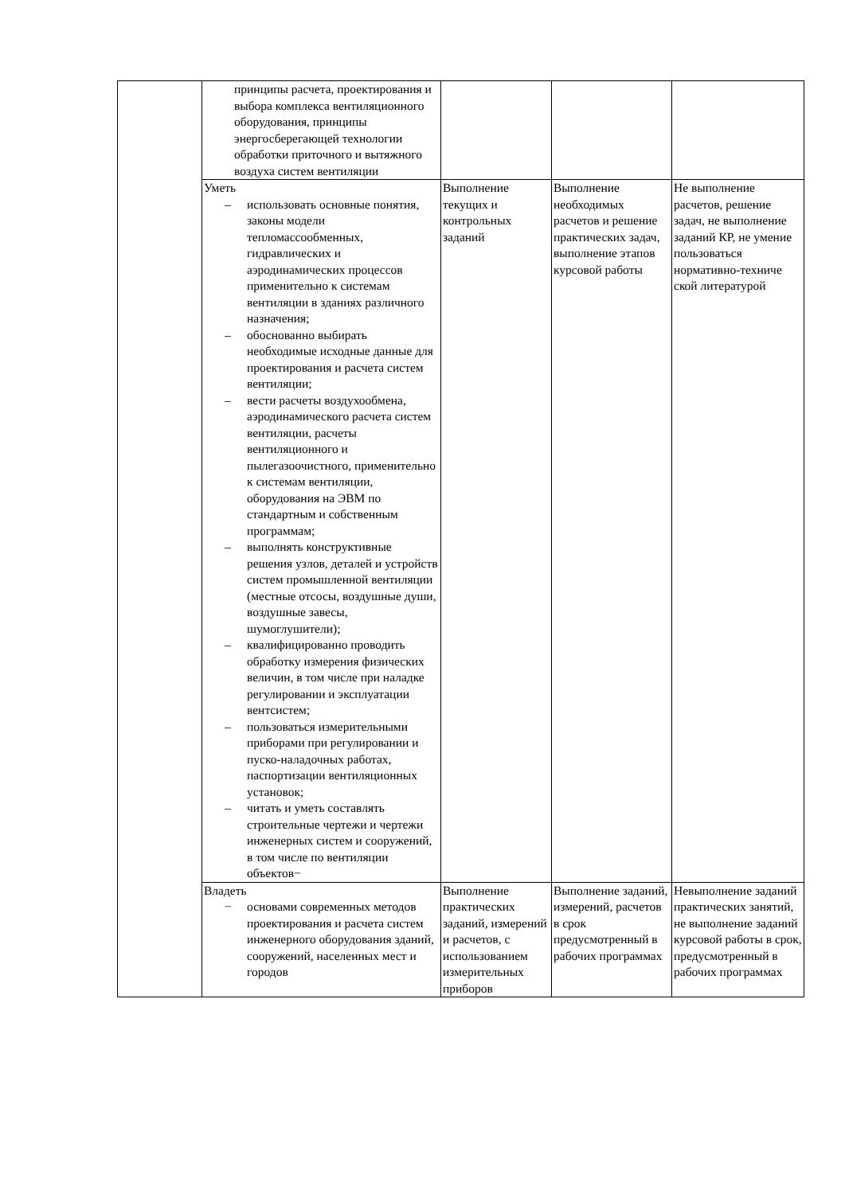| | принципы расчета, проектирования и выбора комплекса вентиляционного оборудования, принципы энергосберегающей технологии обработки приточного и вытяжного воздуха систем вентиляции | | | |
| | Уметь – использовать основные понятия, законы модели тепломассообменных, гидравлических и аэродинамических процессов применительно к системам вентиляции в зданиях различного назначения; – обоснованно выбирать необходимые исходные данные для проектирования и расчета систем вентиляции; – вести расчеты воздухообмена, аэродинамического расчета систем вентиляции, расчеты вентиляционного и пылегазоочистного, применительно к системам вентиляции, оборудования на ЭВМ по стандартным и собственным программам; – выполнять конструктивные решения узлов, деталей и устройств систем промышленной вентиляции (местные отсосы, воздушные души, воздушные завесы, шумоглушители); – квалифицированно проводить обработку измерения физических величин, в том числе при наладке регулировании и эксплуатации вентсистем; – пользоваться измерительными приборами при регулировании и пуско-наладочных работах, паспортизации вентиляционных установок; – читать и уметь составлять строительные чертежи и чертежи инженерных систем и сооружений, в том числе по вентиляции объектов− | Выполнение текущих и контрольных заданий | Выполнение необходимых расчетов и решение практических задач, выполнение этапов курсовой работы | Не выполнение расчетов, решение задач, не выполнение заданий КР, не умение пользоваться нормативно-техниче ской литературой |
| | Владеть − основами современных методов проектирования и расчета систем инженерного оборудования зданий, сооружений, населенных мест и городов | Выполнение практических заданий, измерений и расчетов, с использованием измерительных приборов | Выполнение заданий, измерений, расчетов в срок предусмотренный в рабочих программах | Невыполнение заданий практических занятий, не выполнение заданий курсовой работы в срок, предусмотренный в рабочих программах |